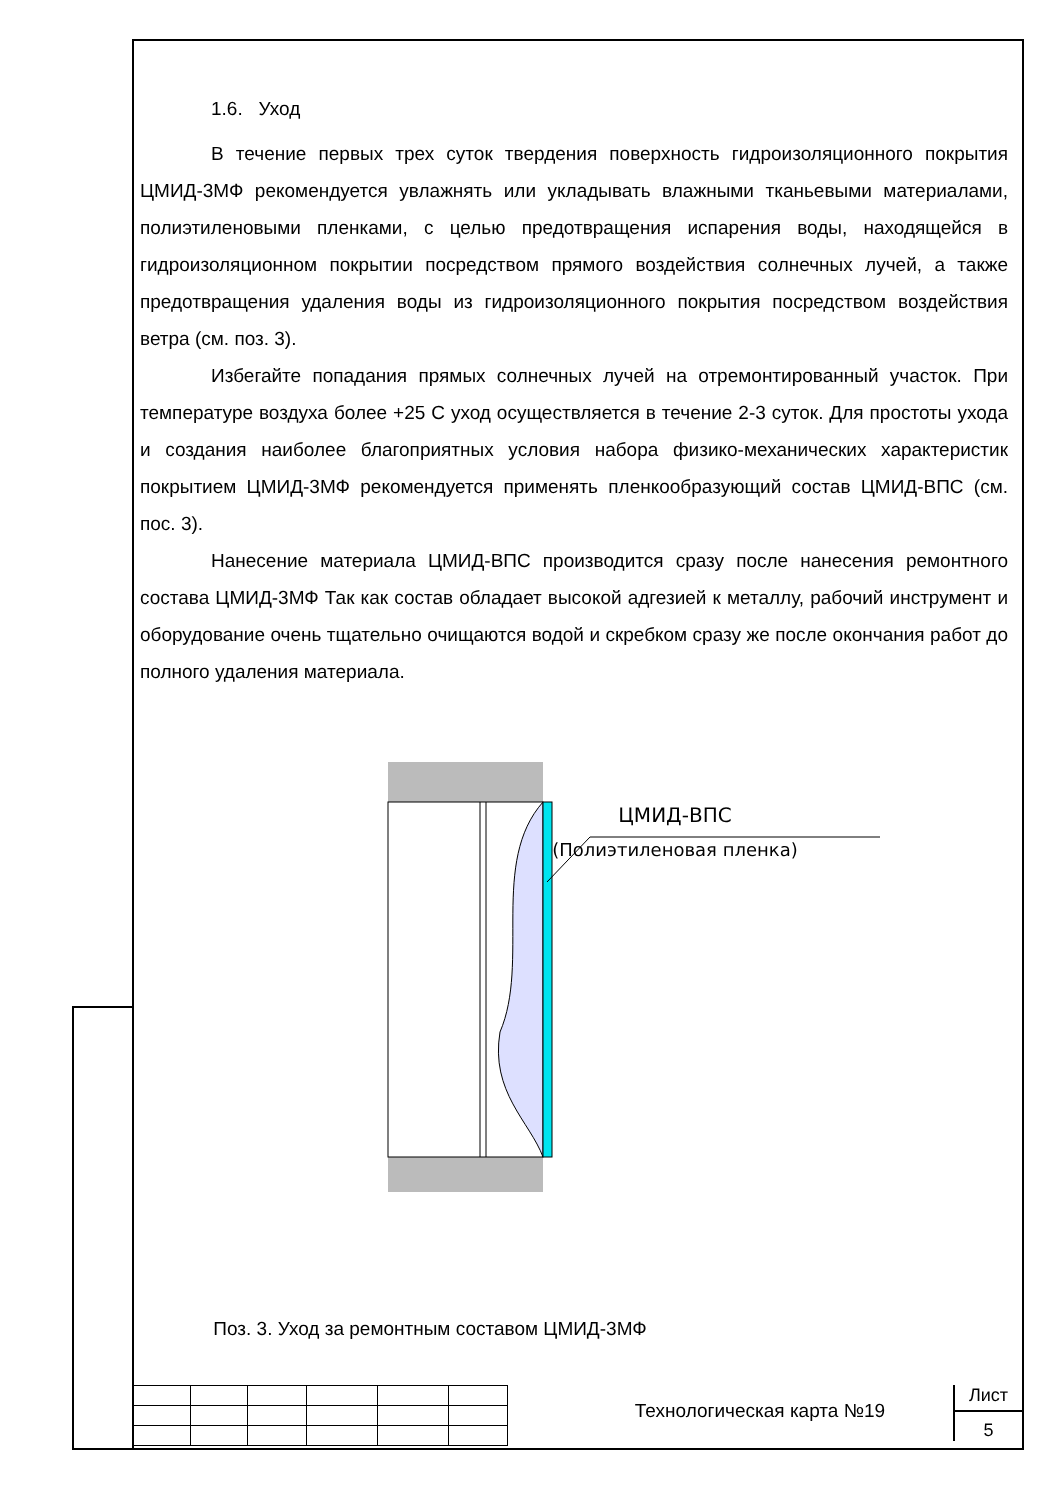1.6. Уход
В течение первых трех суток твердения поверхность гидроизоляционного покрытия ЦМИД-3МФ рекомендуется увлажнять или укладывать влажными тканьевыми материалами, полиэтиленовыми пленками, с целью предотвращения испарения воды, находящейся в гидроизоляционном покрытии посредством прямого воздействия солнечных лучей, а также предотвращения удаления воды из гидроизоляционного покрытия посредством воздействия ветра (см. поз. 3).
Избегайте попадания прямых солнечных лучей на отремонтированный участок. При температуре воздуха более +25 С уход осуществляется в течение 2-3 суток. Для простоты ухода и создания наиболее благоприятных условия набора физико-механических характеристик покрытием ЦМИД-3МФ рекомендуется применять пленкообразующий состав ЦМИД-ВПС (см. пос. 3).
Нанесение материала ЦМИД-ВПС производится сразу после нанесения ремонтного состава ЦМИД-3МФ Так как состав обладает высокой адгезией к металлу, рабочий инструмент и оборудование очень тщательно очищаются водой и скребком сразу же после окончания работ до полного удаления материала.
ЦМИД-ВПС
(Полиэтиленовая пленка)
Поз. 3. Уход за ремонтным составом ЦМИД-3МФ
Технологическая карта №19
Лист
5